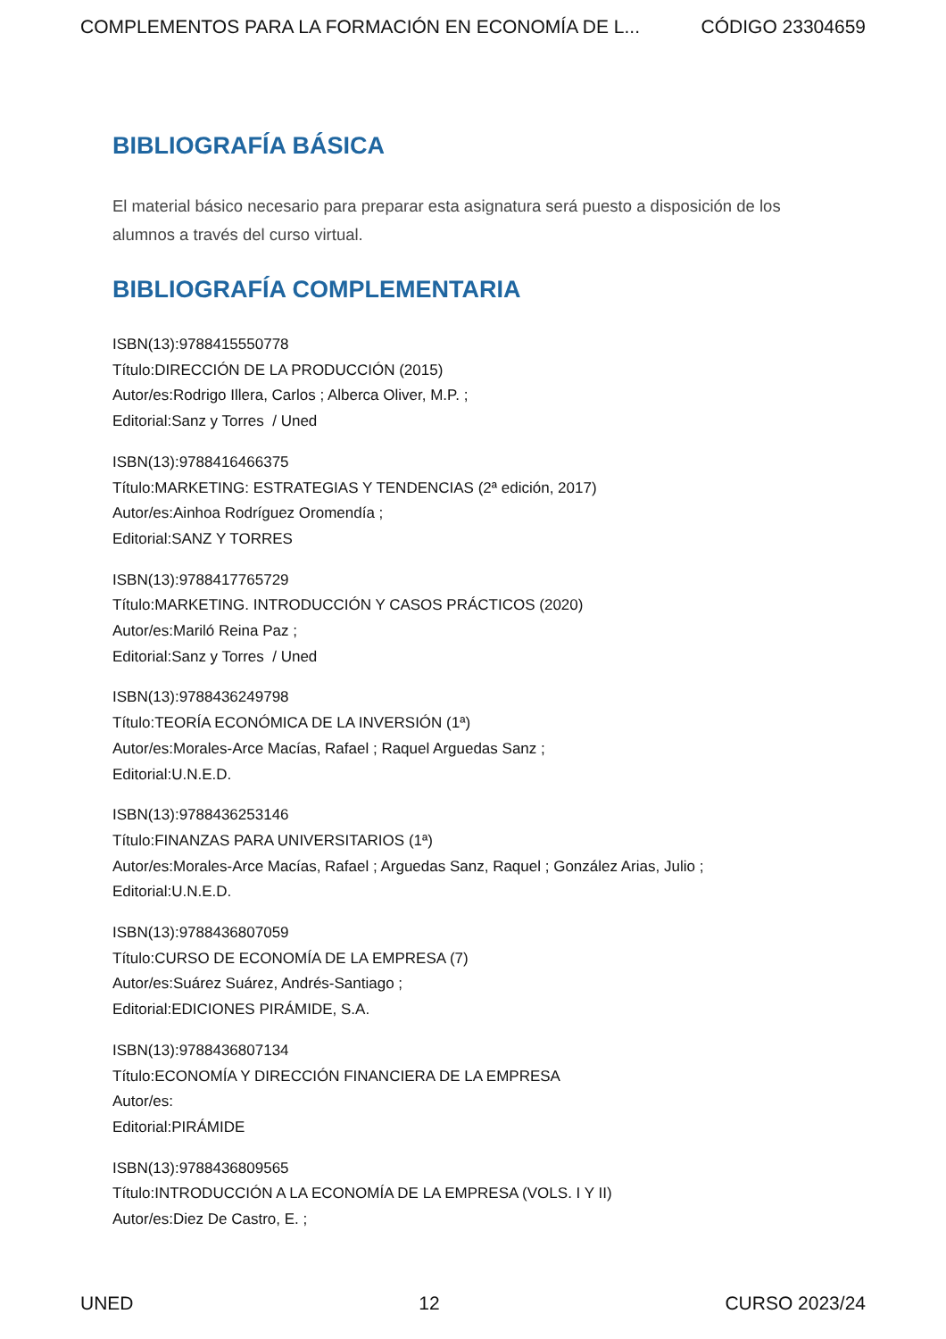COMPLEMENTOS PARA LA FORMACIÓN EN ECONOMÍA DE L... CÓDIGO 23304659
BIBLIOGRAFÍA BÁSICA
El material básico necesario para preparar esta asignatura será puesto a disposición de los alumnos a través del curso virtual.
BIBLIOGRAFÍA COMPLEMENTARIA
ISBN(13):9788415550778
Título:DIRECCIÓN DE LA PRODUCCIÓN (2015)
Autor/es:Rodrigo Illera, Carlos ; Alberca Oliver, M.P. ;
Editorial:Sanz y Torres / Uned
ISBN(13):9788416466375
Título:MARKETING: ESTRATEGIAS Y TENDENCIAS (2ª edición, 2017)
Autor/es:Ainhoa Rodríguez Oromendía ;
Editorial:SANZ Y TORRES
ISBN(13):9788417765729
Título:MARKETING. INTRODUCCIÓN Y CASOS PRÁCTICOS (2020)
Autor/es:Mariló Reina Paz ;
Editorial:Sanz y Torres / Uned
ISBN(13):9788436249798
Título:TEORÍA ECONÓMICA DE LA INVERSIÓN (1ª)
Autor/es:Morales-Arce Macías, Rafael ; Raquel Arguedas Sanz ;
Editorial:U.N.E.D.
ISBN(13):9788436253146
Título:FINANZAS PARA UNIVERSITARIOS (1ª)
Autor/es:Morales-Arce Macías, Rafael ; Arguedas Sanz, Raquel ; González Arias, Julio ;
Editorial:U.N.E.D.
ISBN(13):9788436807059
Título:CURSO DE ECONOMÍA DE LA EMPRESA (7)
Autor/es:Suárez Suárez, Andrés-Santiago ;
Editorial:EDICIONES PIRÁMIDE, S.A.
ISBN(13):9788436807134
Título:ECONOMÍA Y DIRECCIÓN FINANCIERA DE LA EMPRESA
Autor/es:
Editorial:PIRÁMIDE
ISBN(13):9788436809565
Título:INTRODUCCIÓN A LA ECONOMÍA DE LA EMPRESA (VOLS. I Y II)
Autor/es:Diez De Castro, E. ;
UNED 12 CURSO 2023/24